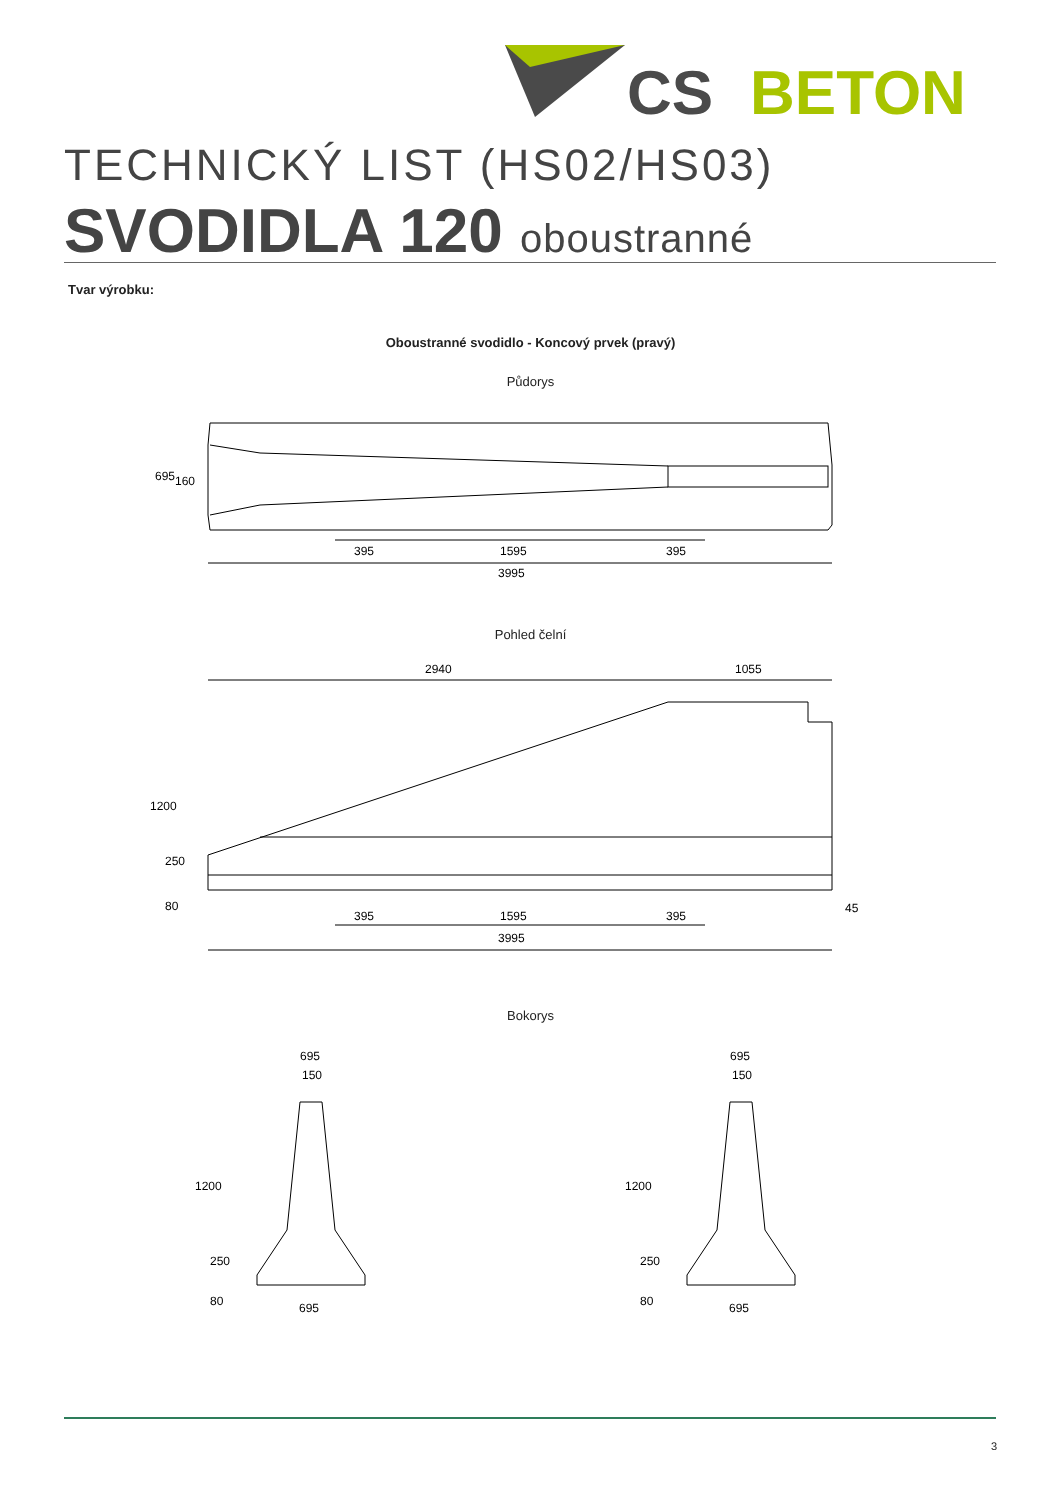CS
BETON
TECHNICKÝ LIST (HS02/HS03)
SVODIDLA 120 oboustranné
Tvar výrobku:
Oboustranné svodidlo - Koncový prvek (pravý)
Půdorys
395
1595
395
3995
695
160
Pohled čelní
2940
1055
395
1595
395
3995
45
1200
250
80
Bokorys
695
150
695
695
150
695
1200
250
80
1200
250
80
3